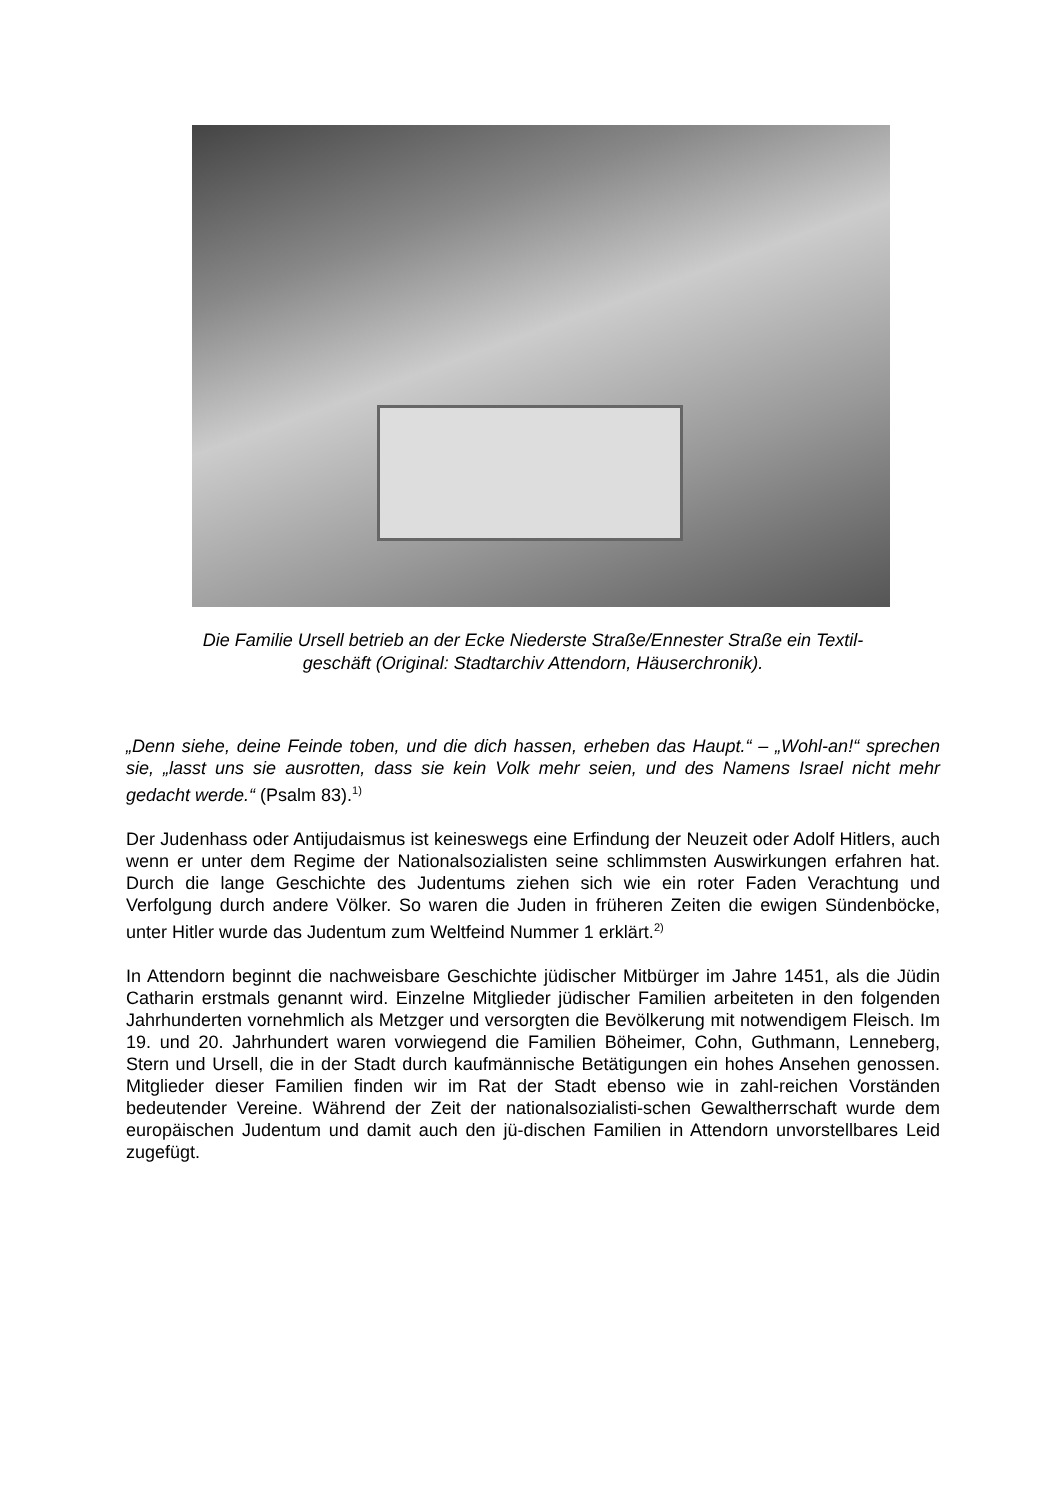Die Familie Ursell betrieb an der Ecke Niederste Straße/Ennester Straße ein Textil-
geschäft (Original: Stadtarchiv Attendorn, Häuserchronik).
„Denn siehe, deine Feinde toben, und die dich hassen, erheben das Haupt.“ – „Wohl-an!“ sprechen sie, „lasst uns sie ausrotten, dass sie kein Volk mehr seien, und des Namens Israel nicht mehr gedacht werde.“ (Psalm 83).<sup>1)</sup>
Der Judenhass oder Antijudaismus ist keineswegs eine Erfindung der Neuzeit oder Adolf Hitlers, auch wenn er unter dem Regime der Nationalsozialisten seine schlimmsten Auswirkungen erfahren hat. Durch die lange Geschichte des Judentums ziehen sich wie ein roter Faden Verachtung und Verfolgung durch andere Völker. So waren die Juden in früheren Zeiten die ewigen Sündenböcke, unter Hitler wurde das Judentum zum Weltfeind Nummer 1 erklärt.<sup>2)</sup>
In Attendorn beginnt die nachweisbare Geschichte jüdischer Mitbürger im Jahre 1451, als die Jüdin Catharin erstmals genannt wird. Einzelne Mitglieder jüdischer Familien arbeiteten in den folgenden Jahrhunderten vornehmlich als Metzger und versorgten die Bevölkerung mit notwendigem Fleisch. Im 19. und 20. Jahrhundert waren vorwiegend die Familien Böheimer, Cohn, Guthmann, Lenneberg, Stern und Ursell, die in der Stadt durch kaufmännische Betätigungen ein hohes Ansehen genossen. Mitglieder dieser Familien finden wir im Rat der Stadt ebenso wie in zahl-reichen Vorständen bedeutender Vereine. Während der Zeit der nationalsozialisti-schen Gewaltherrschaft wurde dem europäischen Judentum und damit auch den jü-dischen Familien in Attendorn unvorstellbares Leid zugefügt.